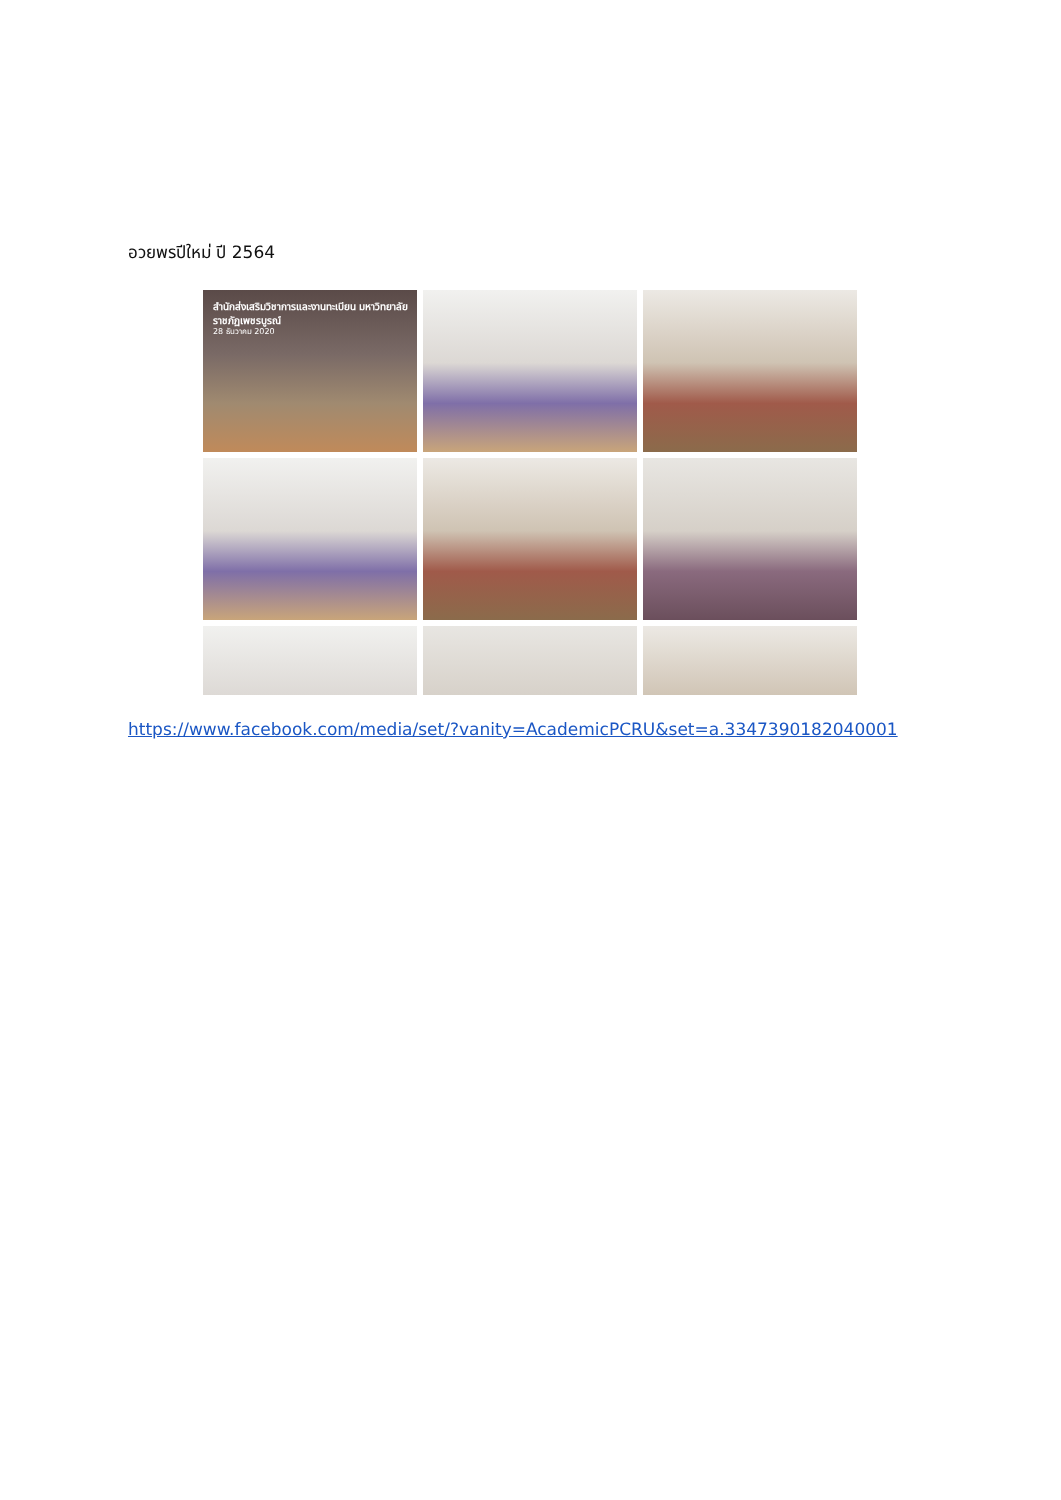อวยพรปีใหม่ ปี 2564
สำนักส่งเสริมวิชาการและงานทะเบียน มหาวิทยาลัยราชภัฏเพชรบูรณ์
28 ธันวาคม 2020
https://www.facebook.com/media/set/?vanity=AcademicPCRU&set=a.3347390182040001